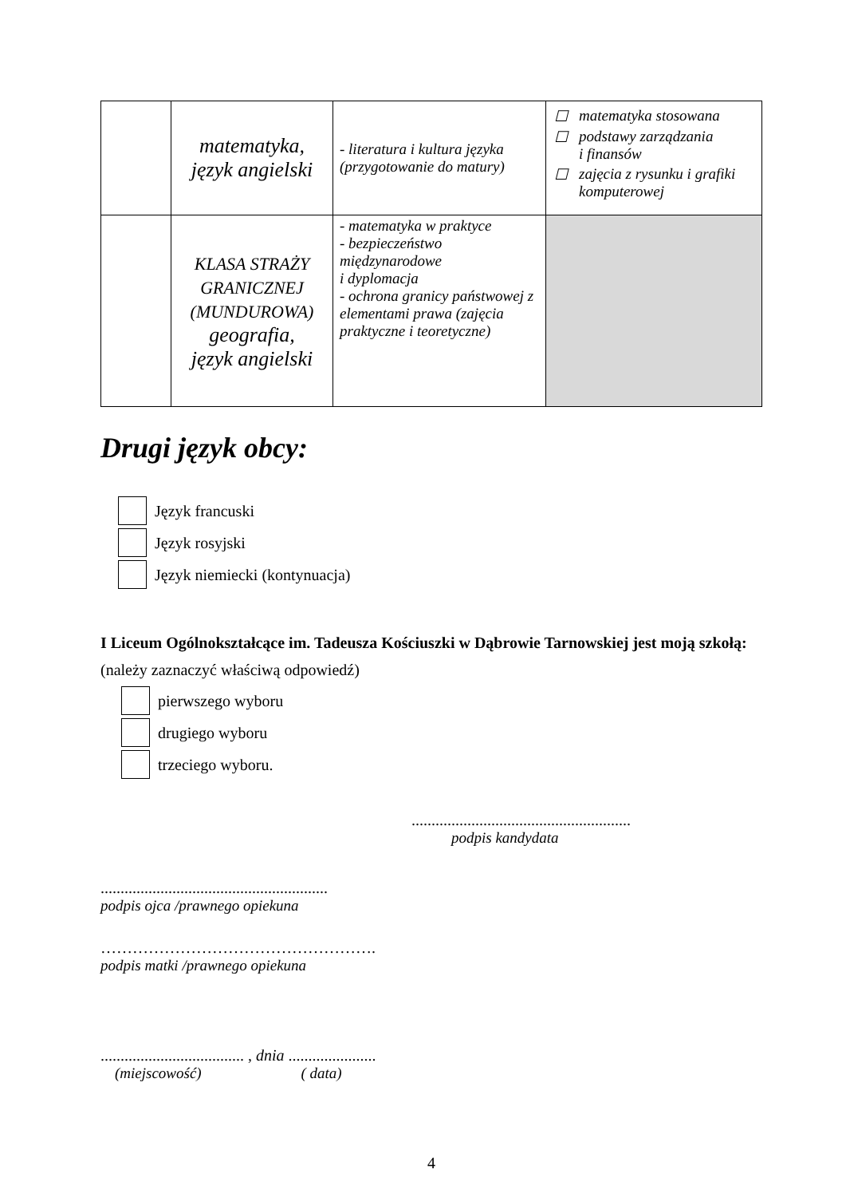| | matematyka, język angielski | - literatura i kultura języka (przygotowanie do matury) | ☐ matematyka stosowana ☐ podstawy zarządzania i finansów ☐ zajęcia z rysunku i grafiki komputerowej |
| | KLASA STRAŻY GRANICZNEJ (MUNDUROWA) geografia, język angielski | - matematyka w praktyce - bezpieczeństwo międzynarodowe i dyplomacja - ochrona granicy państwowej z elementami prawa (zajęcia praktyczne i teoretyczne) | |
Drugi język obcy:
Język francuski
Język rosyjski
Język niemiecki (kontynuacja)
I Liceum Ogólnokształcące im. Tadeusza Kościuszki w Dąbrowie Tarnowskiej jest moją szkołą: (należy zaznaczyć właściwą odpowiedź)
pierwszego wyboru
drugiego wyboru
trzeciego wyboru.
.......................................................
podpis kandydata
.........................................................
podpis ojca /prawnego opiekuna
…………………………………………….
podpis matki /prawnego opiekuna
.................................... , dnia ......................
(miejscowość) ( data)
4